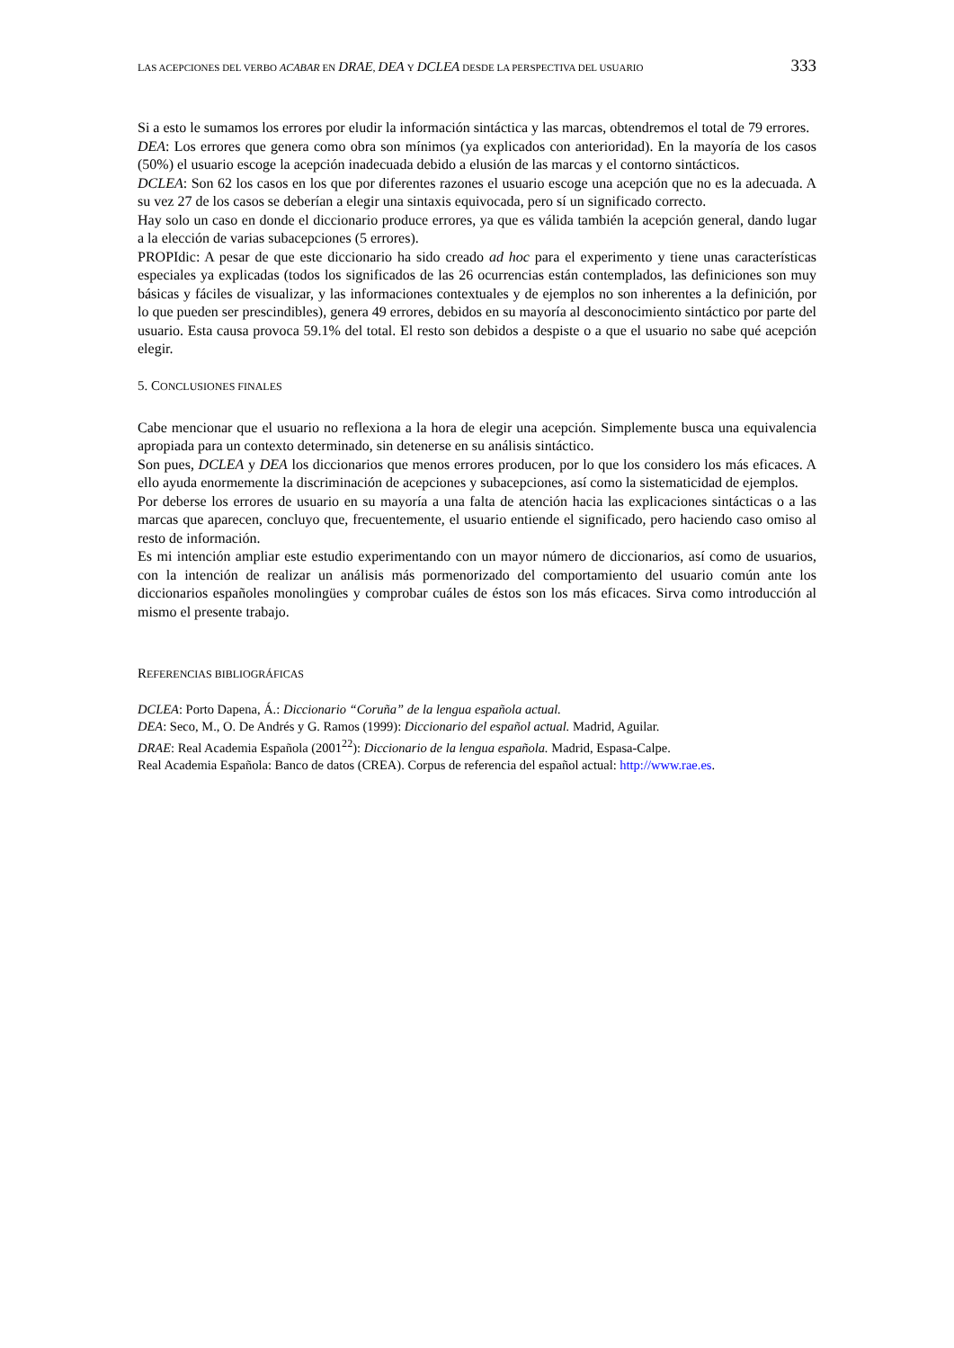LAS ACEPCIONES DEL VERBO ACABAR EN DRAE, DEA Y DCLEA DESDE LA PERSPECTIVA DEL USUARIO 333
Si a esto le sumamos los errores por eludir la información sintáctica y las marcas, obtendremos el total de 79 errores.
DEA: Los errores que genera como obra son mínimos (ya explicados con anterioridad). En la mayoría de los casos (50%) el usuario escoge la acepción inadecuada debido a elusión de las marcas y el contorno sintácticos.
DCLEA: Son 62 los casos en los que por diferentes razones el usuario escoge una acepción que no es la adecuada. A su vez 27 de los casos se deberían a elegir una sintaxis equivocada, pero sí un significado correcto.
Hay solo un caso en donde el diccionario produce errores, ya que es válida también la acepción general, dando lugar a la elección de varias subacepciones (5 errores).
PROPIdic: A pesar de que este diccionario ha sido creado ad hoc para el experimento y tiene unas características especiales ya explicadas (todos los significados de las 26 ocurrencias están contemplados, las definiciones son muy básicas y fáciles de visualizar, y las informaciones contextuales y de ejemplos no son inherentes a la definición, por lo que pueden ser prescindibles), genera 49 errores, debidos en su mayoría al desconocimiento sintáctico por parte del usuario. Esta causa provoca 59.1% del total. El resto son debidos a despiste o a que el usuario no sabe qué acepción elegir.
5. CONCLUSIONES FINALES
Cabe mencionar que el usuario no reflexiona a la hora de elegir una acepción. Simplemente busca una equivalencia apropiada para un contexto determinado, sin detenerse en su análisis sintáctico.
Son pues, DCLEA y DEA los diccionarios que menos errores producen, por lo que los considero los más eficaces. A ello ayuda enormemente la discriminación de acepciones y subacepciones, así como la sistematicidad de ejemplos.
Por deberse los errores de usuario en su mayoría a una falta de atención hacia las explicaciones sintácticas o a las marcas que aparecen, concluyo que, frecuentemente, el usuario entiende el significado, pero haciendo caso omiso al resto de información.
Es mi intención ampliar este estudio experimentando con un mayor número de diccionarios, así como de usuarios, con la intención de realizar un análisis más pormenorizado del comportamiento del usuario común ante los diccionarios españoles monolingües y comprobar cuáles de éstos son los más eficaces. Sirva como introducción al mismo el presente trabajo.
REFERENCIAS BIBLIOGRÁFICAS
DCLEA: Porto Dapena, Á.: Diccionario “Coruña” de la lengua española actual.
DEA: Seco, M., O. De Andrés y G. Ramos (1999): Diccionario del español actual. Madrid, Aguilar.
DRAE: Real Academia Española (2001<sup>22</sup>): Diccionario de la lengua española. Madrid, Espasa-Calpe.
Real Academia Española: Banco de datos (CREA). Corpus de referencia del español actual: http://www.rae.es.